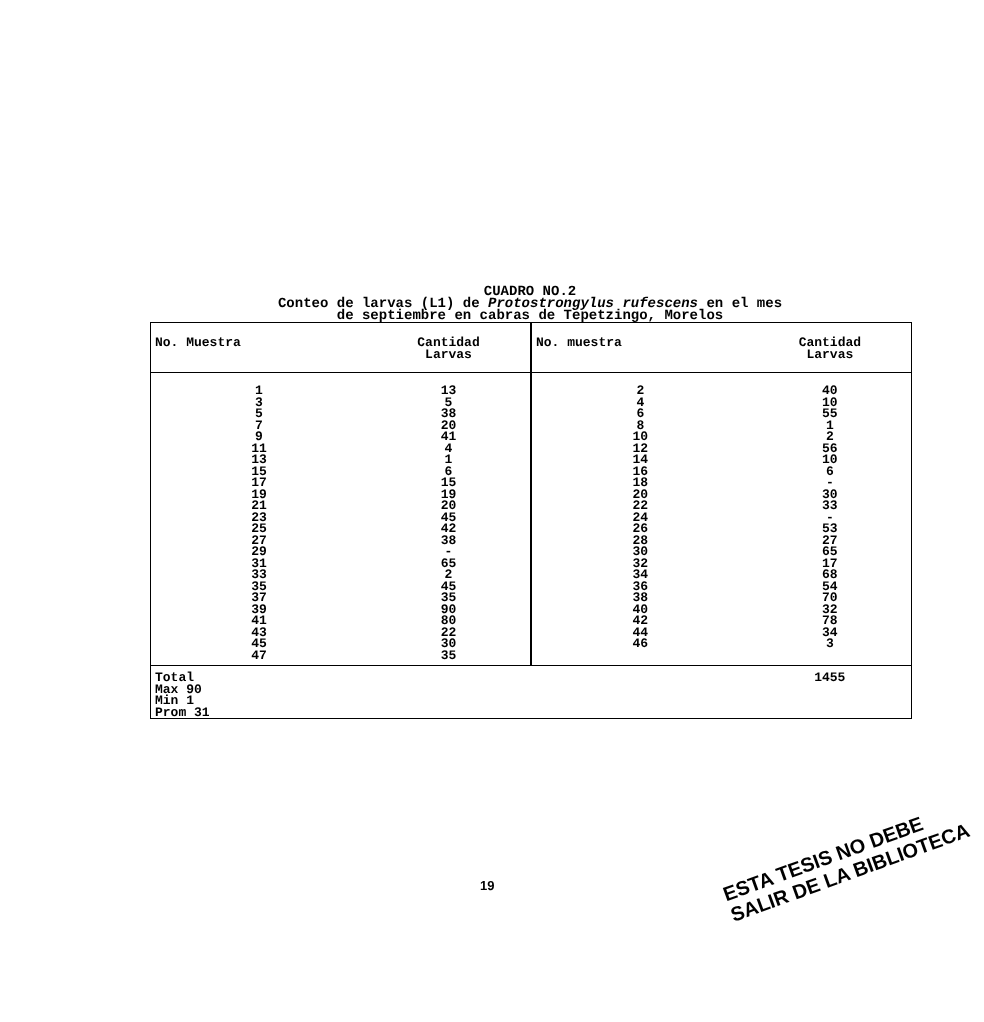CUADRO NO.2
Conteo de larvas (L1) de Protostrongylus rufescens en el mes
de septiembre en cabras de Tepetzingo, Morelos
| No. Muestra | Cantidad Larvas | No. muestra | Cantidad Larvas |
| --- | --- | --- | --- |
| 1 3 5 7 9 11 13 15 17 19 21 23 25 27 29 31 33 35 37 39 41 43 45 47 | 13 5 38 20 41 4 1 6 15 19 20 45 42 38 - 65 2 45 35 90 80 22 30 35 | 2 4 6 8 10 12 14 16 18 20 22 24 26 28 30 32 34 36 38 40 42 44 46 | 40 10 55 1 2 56 10 6 - 30 33 - 53 27 65 17 68 54 70 32 78 34 3 |
| Total Max 90 Min 1 Prom 31 | | | 1455 |
19
ESTA TESIS NO DEBE
SALIR DE LA BIBLIOTECA